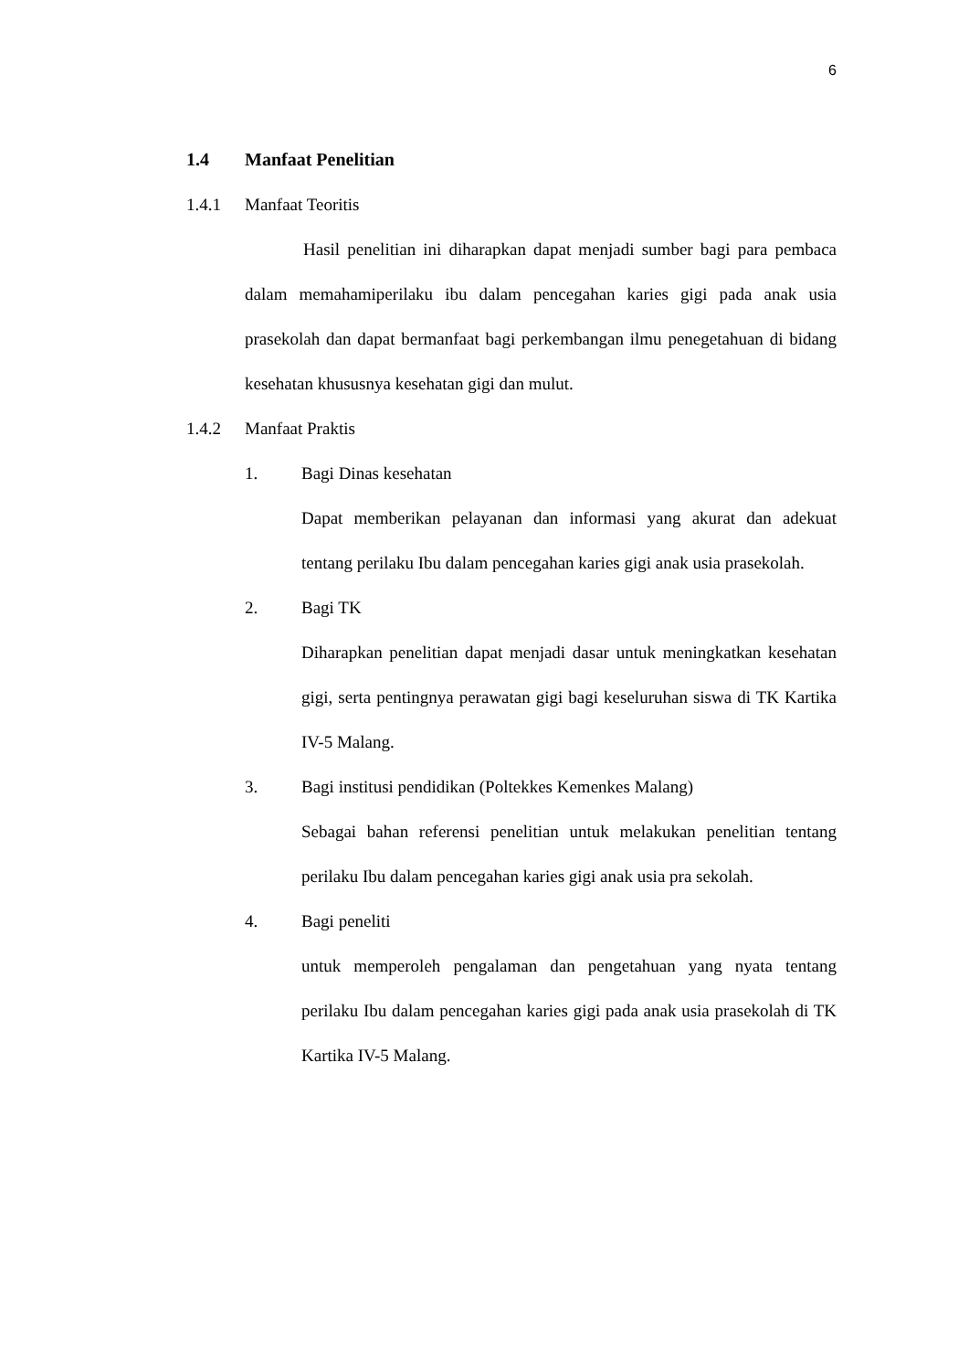6
1.4 Manfaat Penelitian
1.4.1 Manfaat Teoritis
Hasil penelitian ini diharapkan dapat menjadi sumber bagi para pembaca dalam memahamiperilaku ibu dalam pencegahan karies gigi pada anak usia prasekolah dan dapat bermanfaat bagi perkembangan ilmu penegetahuan di bidang kesehatan khususnya kesehatan gigi dan mulut.
1.4.2 Manfaat Praktis
1. Bagi Dinas kesehatan
Dapat memberikan pelayanan dan informasi yang akurat dan adekuat tentang perilaku Ibu dalam pencegahan karies gigi anak usia prasekolah.
2. Bagi TK
Diharapkan penelitian dapat menjadi dasar untuk meningkatkan kesehatan gigi, serta pentingnya perawatan gigi bagi keseluruhan siswa di TK Kartika IV-5 Malang.
3. Bagi institusi pendidikan (Poltekkes Kemenkes Malang)
Sebagai bahan referensi penelitian untuk melakukan penelitian tentang perilaku Ibu dalam pencegahan karies gigi anak usia pra sekolah.
4. Bagi peneliti
untuk memperoleh pengalaman dan pengetahuan yang nyata tentang perilaku Ibu dalam pencegahan karies gigi pada anak usia prasekolah di TK Kartika IV-5 Malang.